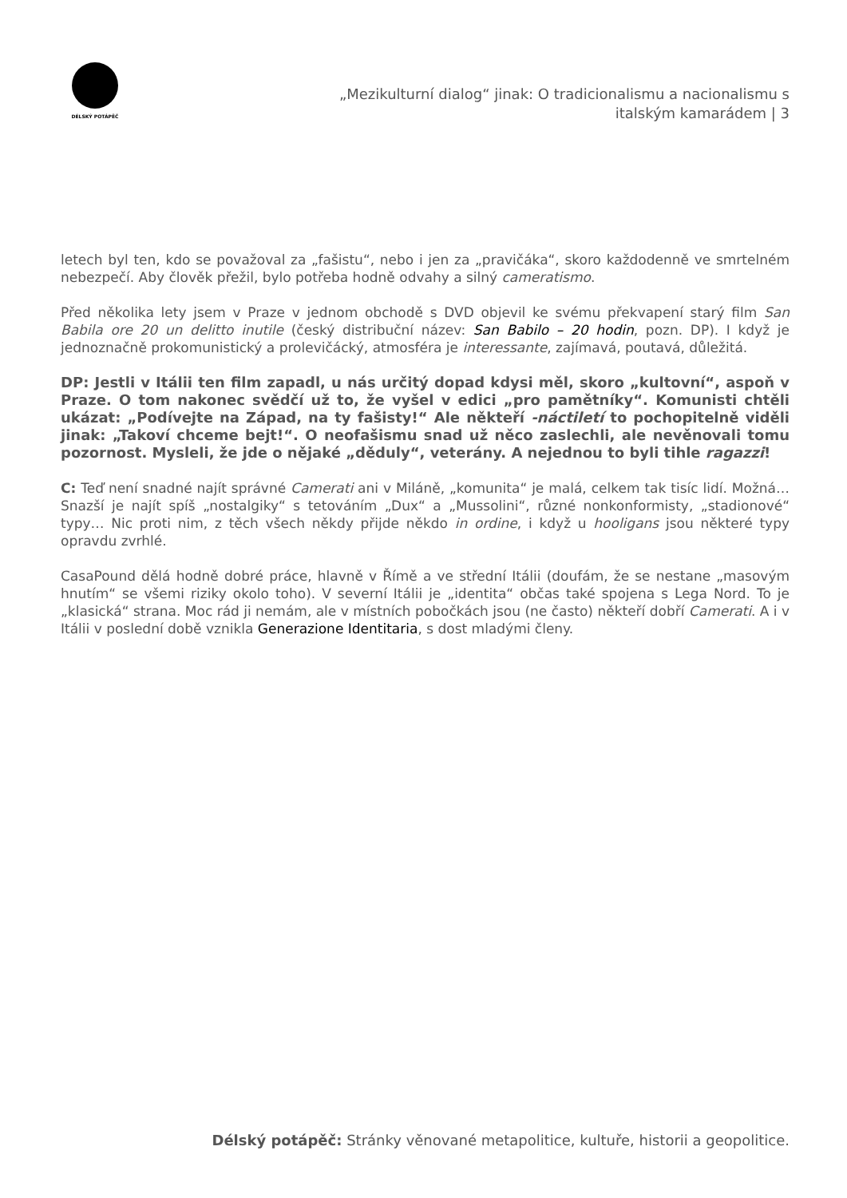DÉLSKÝ POTÁPĚČ
„Mezikulturní dialog“ jinak: O tradicionalismu a nacionalismu s
italským kamarádem | 3
letech byl ten, kdo se považoval za „fašistu“, nebo i jen za „pravičáka“, skoro každodenně ve smrtelném nebezpečí. Aby člověk přežil, bylo potřeba hodně odvahy a silný cameratismo.
Před několika lety jsem v Praze v jednom obchodě s DVD objevil ke svému překvapení starý film San Babila ore 20 un delitto inutile (český distribuční název: San Babilo – 20 hodin, pozn. DP). I když je jednoznačně prokomunistický a prolevičácký, atmosféra je interessante, zajímavá, poutavá, důležitá.
DP: Jestli v Itálii ten film zapadl, u nás určitý dopad kdysi měl, skoro „kultovní“, aspoň v Praze. O tom nakonec svědčí už to, že vyšel v edici „pro pamětníky“. Komunisti chtěli ukázat: „Podívejte na Západ, na ty fašisty!“ Ale někteří -náctiletí to pochopitelně viděli jinak: „Takoví chceme bejt!“. O neofašismu snad už něco zaslechli, ale nevěnovali tomu pozornost. Mysleli, že jde o nějaké „děduly“, veterány. A nejednou to byli tihle ragazzi!
C: Teď není snadné najít správné Camerati ani v Miláně, „komunita“ je malá, celkem tak tisíc lidí. Možná… Snazší je najít spíš „nostalgiky“ s tetováním „Dux“ a „Mussolini“, různé nonkonformisty, „stadionové“ typy… Nic proti nim, z těch všech někdy přijde někdo in ordine, i když u hooligans jsou některé typy opravdu zvrhlé.
CasaPound dělá hodně dobré práce, hlavně v Římě a ve střední Itálii (doufám, že se nestane „masovým hnutím“ se všemi riziky okolo toho). V severní Itálii je „identita“ občas také spojena s Lega Nord. To je „klasická“ strana. Moc rád ji nemám, ale v místních pobočkách jsou (ne často) někteří dobří Camerati. A i v Itálii v poslední době vznikla Generazione Identitaria, s dost mladými členy.
Délský potápěč: Stránky věnované metapolitice, kultuře, historii a geopolitice.